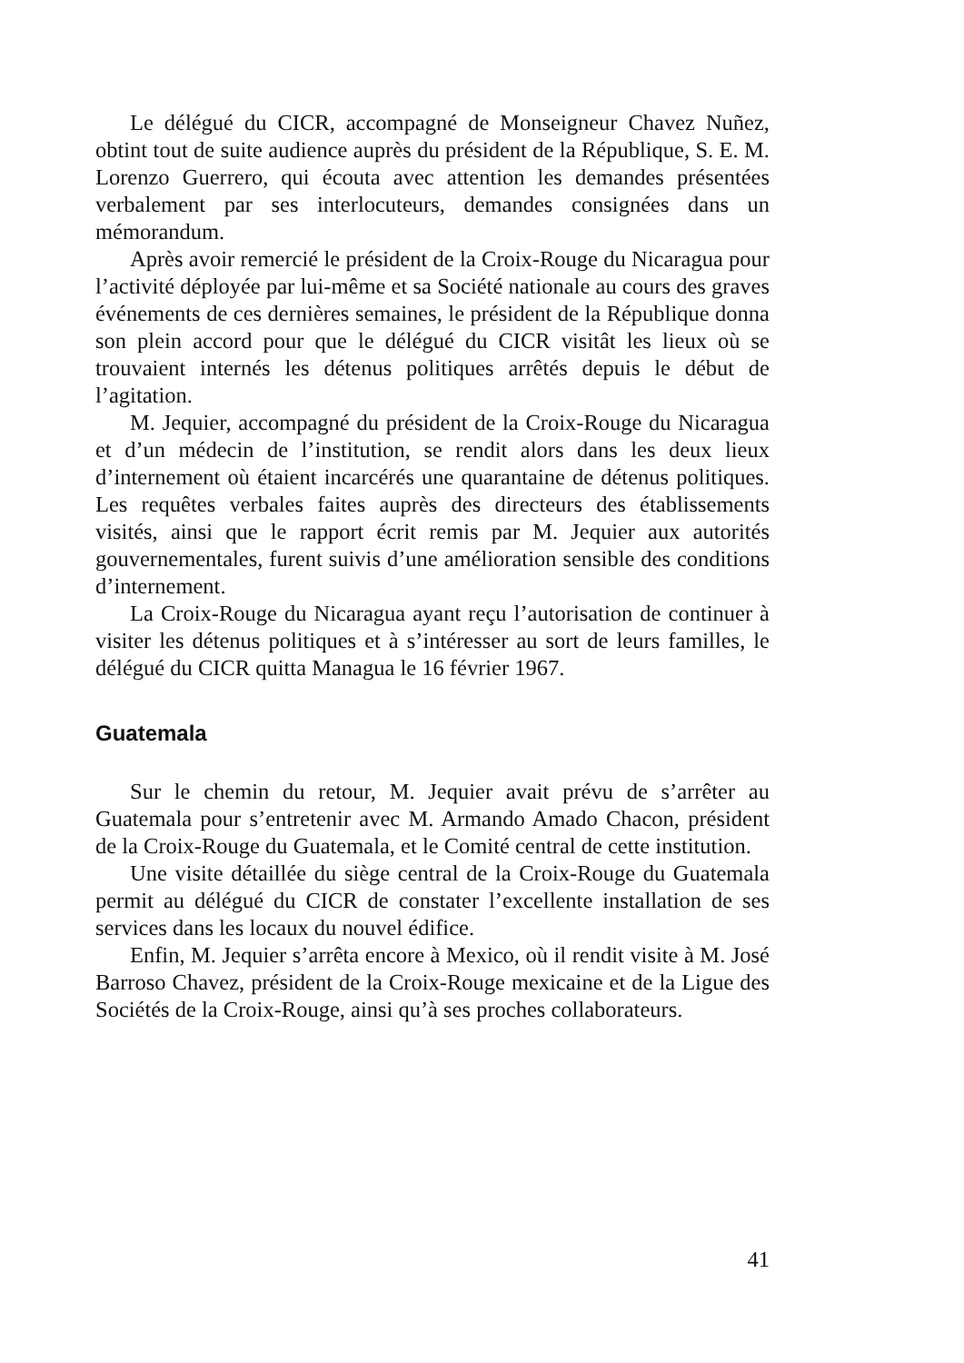Le délégué du CICR, accompagné de Monseigneur Chavez Nuñez, obtint tout de suite audience auprès du président de la République, S. E. M. Lorenzo Guerrero, qui écouta avec attention les demandes présentées verbalement par ses interlocuteurs, demandes consignées dans un mémorandum.
Après avoir remercié le président de la Croix-Rouge du Nicaragua pour l’activité déployée par lui-même et sa Société nationale au cours des graves événements de ces dernières semaines, le président de la République donna son plein accord pour que le délégué du CICR visitât les lieux où se trouvaient internés les détenus politiques arrêtés depuis le début de l’agitation.
M. Jequier, accompagné du président de la Croix-Rouge du Nicaragua et d’un médecin de l’institution, se rendit alors dans les deux lieux d’internement où étaient incarcérés une quarantaine de détenus politiques. Les requêtes verbales faites auprès des directeurs des établissements visités, ainsi que le rapport écrit remis par M. Jequier aux autorités gouvernementales, furent suivis d’une amélioration sensible des conditions d’internement.
La Croix-Rouge du Nicaragua ayant reçu l’autorisation de continuer à visiter les détenus politiques et à s’intéresser au sort de leurs familles, le délégué du CICR quitta Managua le 16 février 1967.
Guatemala
Sur le chemin du retour, M. Jequier avait prévu de s’arrêter au Guatemala pour s’entretenir avec M. Armando Amado Chacon, président de la Croix-Rouge du Guatemala, et le Comité central de cette institution.
Une visite détaillée du siège central de la Croix-Rouge du Guatemala permit au délégué du CICR de constater l’excellente installation de ses services dans les locaux du nouvel édifice.
Enfin, M. Jequier s’arrêta encore à Mexico, où il rendit visite à M. José Barroso Chavez, président de la Croix-Rouge mexicaine et de la Ligue des Sociétés de la Croix-Rouge, ainsi qu’à ses proches collaborateurs.
41